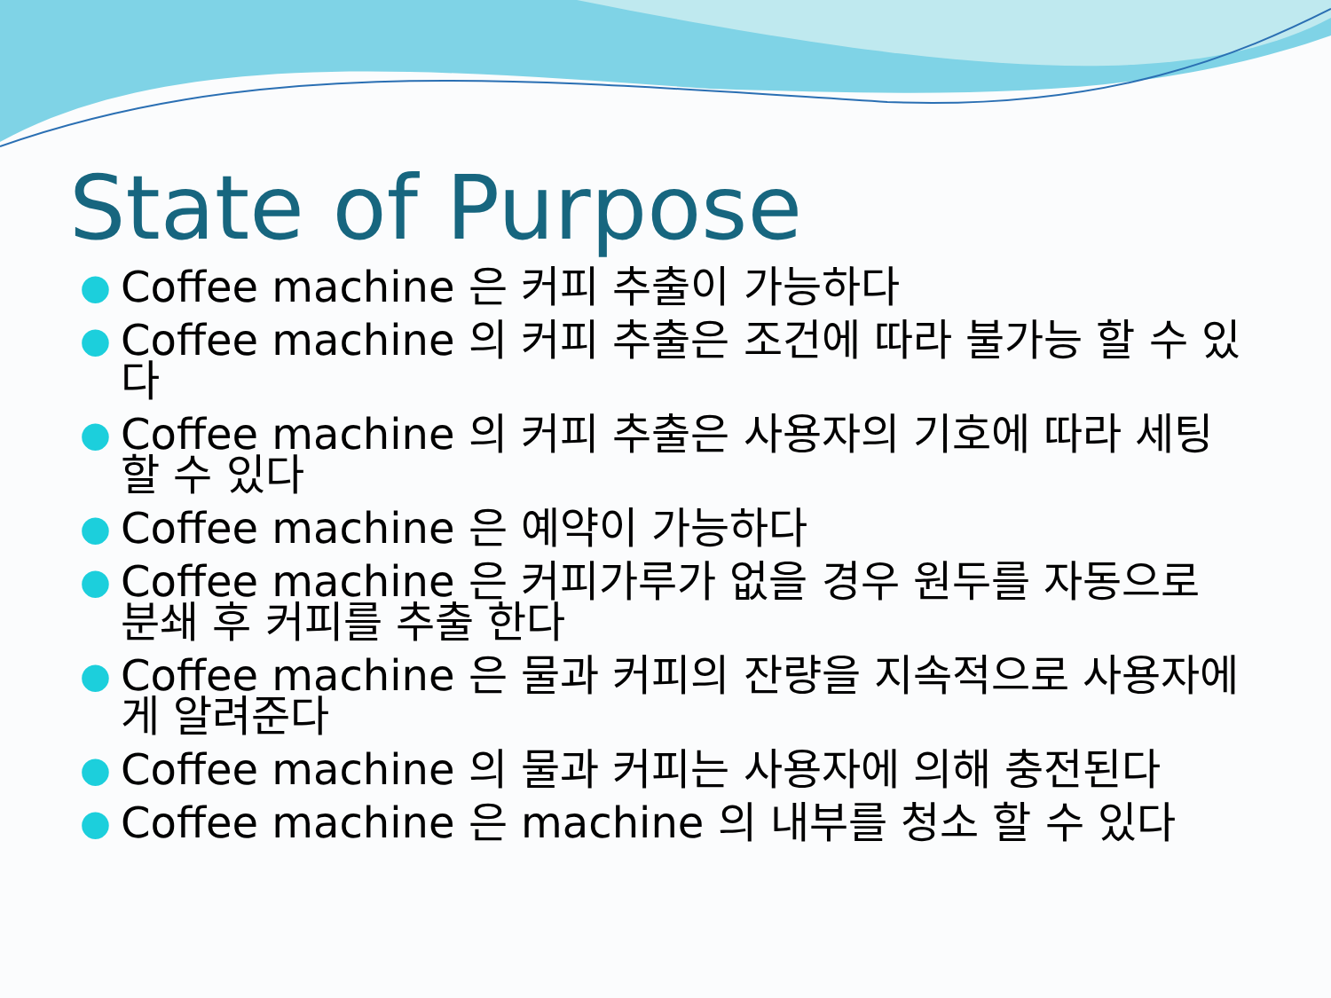State of Purpose
● Coffee machine 은 커피 추출이 가능하다
● Coffee machine 의 커피 추출은 조건에 따라 불가능 할 수 있다
● Coffee machine 의 커피 추출은 사용자의 기호에 따라 세팅 할 수 있다
● Coffee machine 은 예약이 가능하다
● Coffee machine 은 커피가루가 없을 경우 원두를 자동으로 분쇄 후 커피를 추출 한다
● Coffee machine 은 물과 커피의 잔량을 지속적으로 사용자에게 알려준다
● Coffee machine 의 물과 커피는 사용자에 의해 충전된다
● Coffee machine 은 machine 의 내부를 청소 할 수 있다